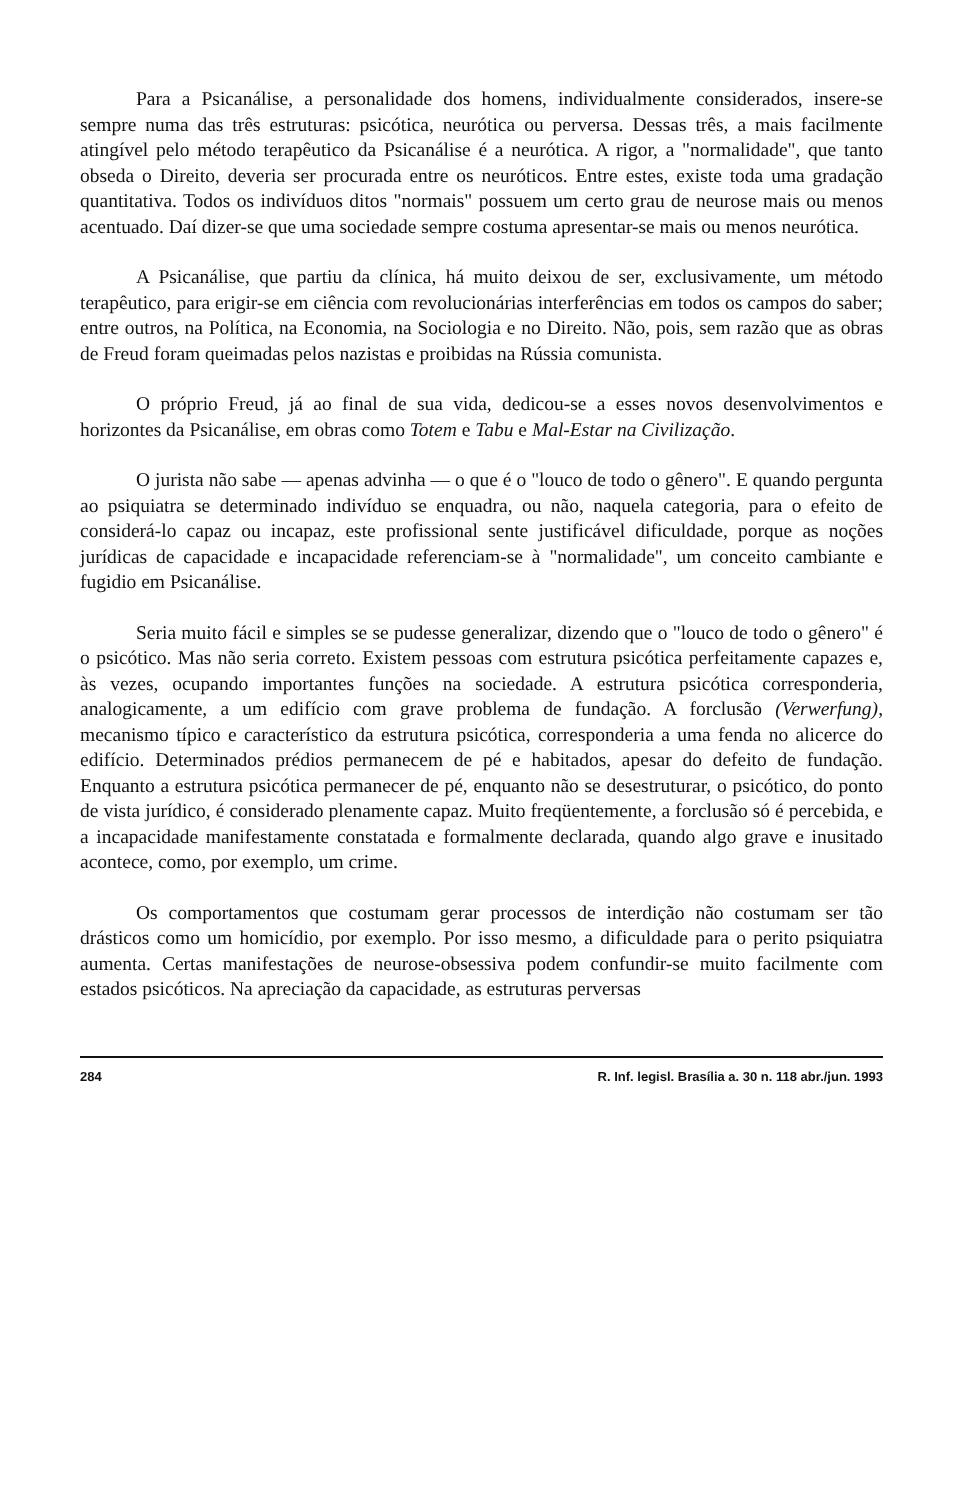Para a Psicanálise, a personalidade dos homens, individualmente considerados, insere-se sempre numa das três estruturas: psicótica, neurótica ou perversa. Dessas três, a mais facilmente atingível pelo método terapêutico da Psicanálise é a neurótica. A rigor, a "normalidade", que tanto obseda o Direito, deveria ser procurada entre os neuróticos. Entre estes, existe toda uma gradação quantitativa. Todos os indivíduos ditos "normais" possuem um certo grau de neurose mais ou menos acentuado. Daí dizer-se que uma sociedade sempre costuma apresentar-se mais ou menos neurótica.
A Psicanálise, que partiu da clínica, há muito deixou de ser, exclusivamente, um método terapêutico, para erigir-se em ciência com revolucionárias interferências em todos os campos do saber; entre outros, na Política, na Economia, na Sociologia e no Direito. Não, pois, sem razão que as obras de Freud foram queimadas pelos nazistas e proibidas na Rússia comunista.
O próprio Freud, já ao final de sua vida, dedicou-se a esses novos desenvolvimentos e horizontes da Psicanálise, em obras como Totem e Tabu e Mal-Estar na Civilização.
O jurista não sabe — apenas advinha — o que é o "louco de todo o gênero". E quando pergunta ao psiquiatra se determinado indivíduo se enquadra, ou não, naquela categoria, para o efeito de considerá-lo capaz ou incapaz, este profissional sente justificável dificuldade, porque as noções jurídicas de capacidade e incapacidade referenciam-se à "normalidade", um conceito cambiante e fugidio em Psicanálise.
Seria muito fácil e simples se se pudesse generalizar, dizendo que o "louco de todo o gênero" é o psicótico. Mas não seria correto. Existem pessoas com estrutura psicótica perfeitamente capazes e, às vezes, ocupando importantes funções na sociedade. A estrutura psicótica corresponderia, analogicamente, a um edifício com grave problema de fundação. A forclusão (Verwerfung), mecanismo típico e característico da estrutura psicótica, corresponderia a uma fenda no alicerce do edifício. Determinados prédios permanecem de pé e habitados, apesar do defeito de fundação. Enquanto a estrutura psicótica permanecer de pé, enquanto não se desestruturar, o psicótico, do ponto de vista jurídico, é considerado plenamente capaz. Muito freqüentemente, a forclusão só é percebida, e a incapacidade manifestamente constatada e formalmente declarada, quando algo grave e inusitado acontece, como, por exemplo, um crime.
Os comportamentos que costumam gerar processos de interdição não costumam ser tão drásticos como um homicídio, por exemplo. Por isso mesmo, a dificuldade para o perito psiquiatra aumenta. Certas manifestações de neurose-obsessiva podem confundir-se muito facilmente com estados psicóticos. Na apreciação da capacidade, as estruturas perversas
284 R. Inf. legisl. Brasília a. 30 n. 118 abr./jun. 1993